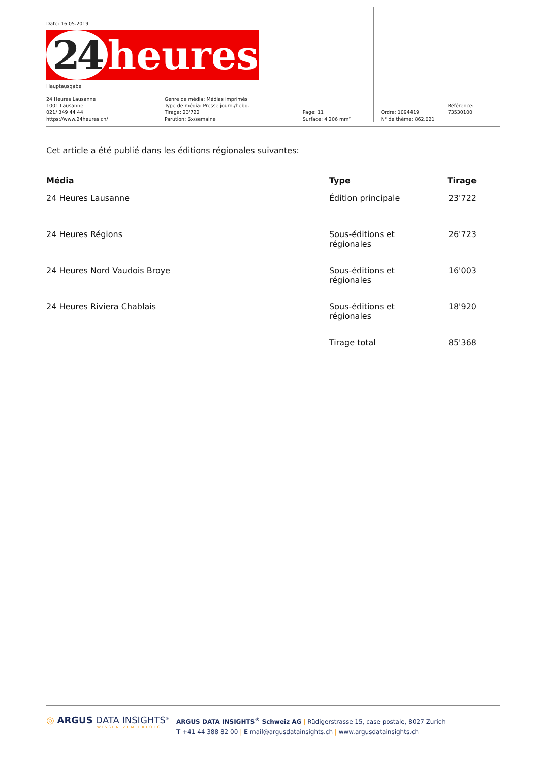Date: 16.05.2019
24 heures
Hauptausgabe
24 Heures Lausanne
1001 Lausanne
021/ 349 44 44
https://www.24heures.ch/
Genre de média: Médias imprimés
Type de média: Presse journ./hebd.
Tirage: 23'722
Parution: 6x/semaine
Page: 11
Surface: 4'206 mm²
Ordre: 1094419
N° de thème: 862.021
Référence: 73530100
Cet article a été publié dans les éditions régionales suivantes:
| Média | Type | Tirage |
| --- | --- | --- |
| 24 Heures Lausanne | Édition principale | 23'722 |
| 24 Heures Régions | Sous-éditions et régionales | 26'723 |
| 24 Heures Nord Vaudois Broye | Sous-éditions et régionales | 16'003 |
| 24 Heures Riviera Chablais | Sous-éditions et régionales | 18'920 |
| | Tirage total | 85'368 |
◎ ARGUS DATA INSIGHTS<sup>®</sup>
WISSEN ZUM ERFOLG
ARGUS DATA INSIGHTS<sup>®</sup> Schweiz AG | Rüdigerstrasse 15, case postale, 8027 Zurich
T +41 44 388 82 00 | E mail@argusdatainsights.ch | www.argusdatainsights.ch